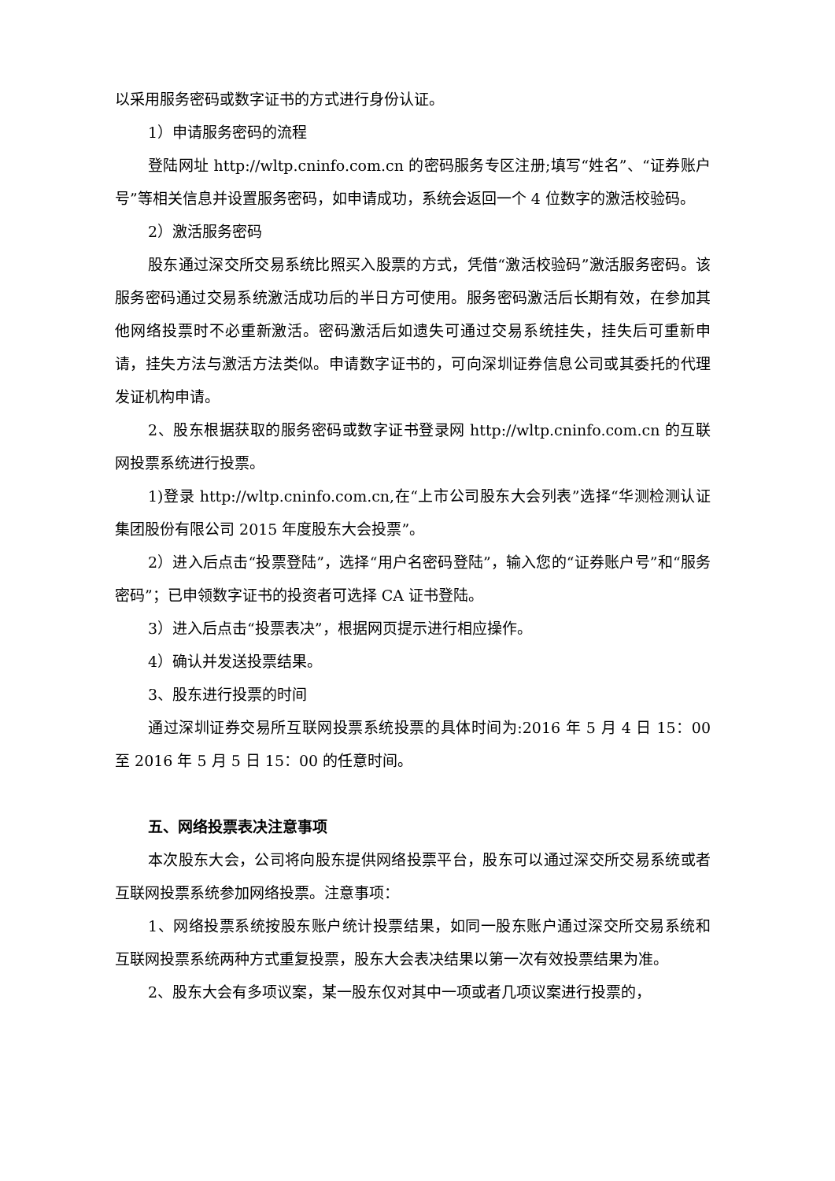以采用服务密码或数字证书的方式进行身份认证。
1）申请服务密码的流程
登陆网址 http://wltp.cninfo.com.cn 的密码服务专区注册;填写“姓名”、“证券账户号”等相关信息并设置服务密码，如申请成功，系统会返回一个 4 位数字的激活校验码。
2）激活服务密码
股东通过深交所交易系统比照买入股票的方式，凭借“激活校验码”激活服务密码。该服务密码通过交易系统激活成功后的半日方可使用。服务密码激活后长期有效，在参加其他网络投票时不必重新激活。密码激活后如遗失可通过交易系统挂失，挂失后可重新申请，挂失方法与激活方法类似。申请数字证书的，可向深圳证券信息公司或其委托的代理发证机构申请。
2、股东根据获取的服务密码或数字证书登录网 http://wltp.cninfo.com.cn 的互联网投票系统进行投票。
1)登录 http://wltp.cninfo.com.cn,在“上市公司股东大会列表”选择“华测检测认证集团股份有限公司 2015 年度股东大会投票”。
2）进入后点击“投票登陆”，选择“用户名密码登陆”，输入您的“证券账户号”和“服务密码”；已申领数字证书的投资者可选择 CA 证书登陆。
3）进入后点击“投票表决”，根据网页提示进行相应操作。
4）确认并发送投票结果。
3、股东进行投票的时间
通过深圳证券交易所互联网投票系统投票的具体时间为:2016 年 5 月 4 日 15：00 至 2016 年 5 月 5 日 15：00 的任意时间。
五、网络投票表决注意事项
本次股东大会，公司将向股东提供网络投票平台，股东可以通过深交所交易系统或者互联网投票系统参加网络投票。注意事项：
1、网络投票系统按股东账户统计投票结果，如同一股东账户通过深交所交易系统和互联网投票系统两种方式重复投票，股东大会表决结果以第一次有效投票结果为准。
2、股东大会有多项议案，某一股东仅对其中一项或者几项议案进行投票的，